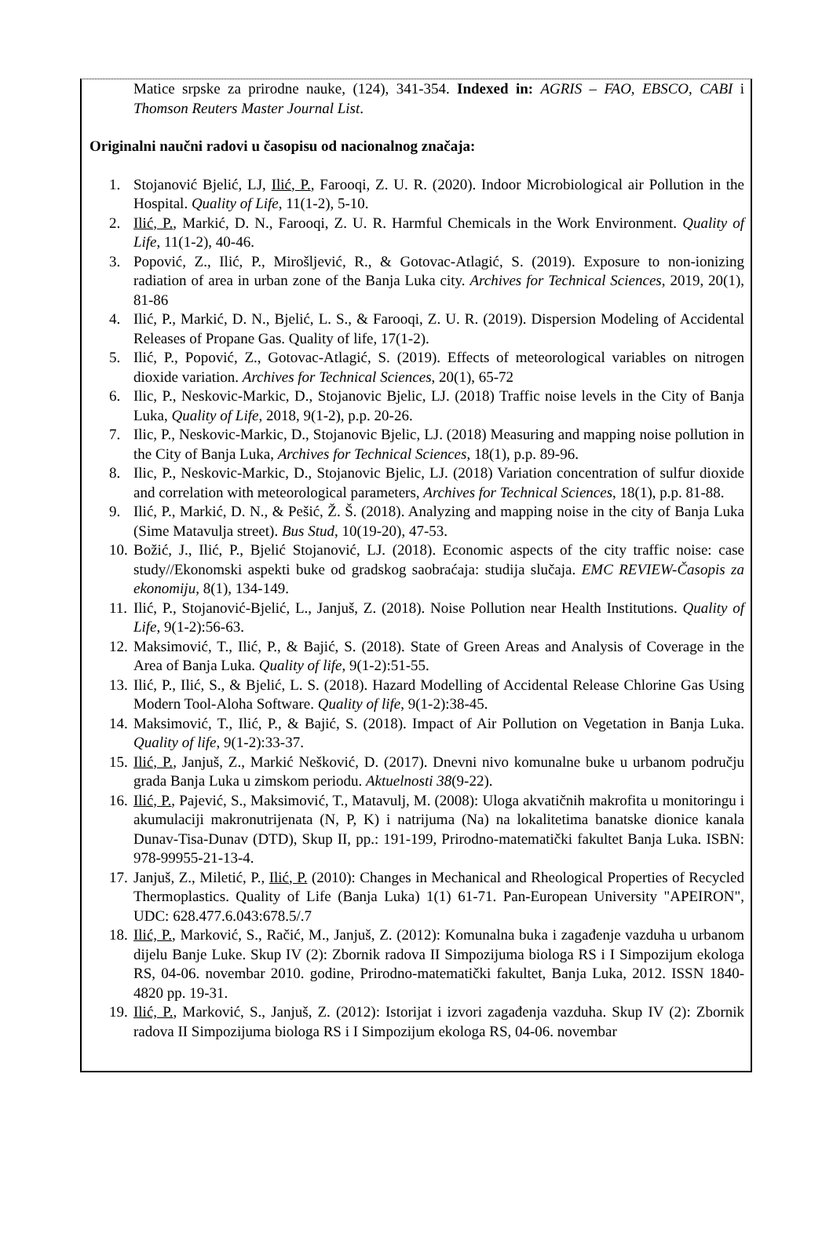Matice srpske za prirodne nauke, (124), 341-354. Indexed in: AGRIS – FAO, EBSCO, CABI i Thomson Reuters Master Journal List.
Originalni naučni radovi u časopisu od nacionalnog značaja:
1. Stojanović Bjelić, LJ, Ilić, P., Farooqi, Z. U. R. (2020). Indoor Microbiological air Pollution in the Hospital. Quality of Life, 11(1-2), 5-10.
2. Ilić, P., Markić, D. N., Farooqi, Z. U. R. Harmful Chemicals in the Work Environment. Quality of Life, 11(1-2), 40-46.
3. Popović, Z., Ilić, P., Mirošljević, R., & Gotovac-Atlagić, S. (2019). Exposure to non-ionizing radiation of area in urban zone of the Banja Luka city. Archives for Technical Sciences, 2019, 20(1), 81-86
4. Ilić, P., Markić, D. N., Bjelić, L. S., & Farooqi, Z. U. R. (2019). Dispersion Modeling of Accidental Releases of Propane Gas. Quality of life, 17(1-2).
5. Ilić, P., Popović, Z., Gotovac-Atlagić, S. (2019). Effects of meteorological variables on nitrogen dioxide variation. Archives for Technical Sciences, 20(1), 65-72
6. Ilic, P., Neskovic-Markic, D., Stojanovic Bjelic, LJ. (2018) Traffic noise levels in the City of Banja Luka, Quality of Life, 2018, 9(1-2), p.p. 20-26.
7. Ilic, P., Neskovic-Markic, D., Stojanovic Bjelic, LJ. (2018) Measuring and mapping noise pollution in the City of Banja Luka, Archives for Technical Sciences, 18(1), p.p. 89-96.
8. Ilic, P., Neskovic-Markic, D., Stojanovic Bjelic, LJ. (2018) Variation concentration of sulfur dioxide and correlation with meteorological parameters, Archives for Technical Sciences, 18(1), p.p. 81-88.
9. Ilić, P., Markić, D. N., & Pešić, Ž. Š. (2018). Analyzing and mapping noise in the city of Banja Luka (Sime Matavulja street). Bus Stud, 10(19-20), 47-53.
10. Božić, J., Ilić, P., Bjelić Stojanović, LJ. (2018). Economic aspects of the city traffic noise: case study//Ekonomski aspekti buke od gradskog saobraćaja: studija slučaja. EMC REVIEW-Časopis za ekonomiju, 8(1), 134-149.
11. Ilić, P., Stojanović-Bjelić, L., Janjuš, Z. (2018). Noise Pollution near Health Institutions. Quality of Life, 9(1-2):56-63.
12. Maksimović, T., Ilić, P., & Bajić, S. (2018). State of Green Areas and Analysis of Coverage in the Area of Banja Luka. Quality of life, 9(1-2):51-55.
13. Ilić, P., Ilić, S., & Bjelić, L. S. (2018). Hazard Modelling of Accidental Release Chlorine Gas Using Modern Tool-Aloha Software. Quality of life, 9(1-2):38-45.
14. Maksimović, T., Ilić, P., & Bajić, S. (2018). Impact of Air Pollution on Vegetation in Banja Luka. Quality of life, 9(1-2):33-37.
15. Ilić, P., Janjuš, Z., Markić Nešković, D. (2017). Dnevni nivo komunalne buke u urbanom području grada Banja Luka u zimskom periodu. Aktuelnosti 38(9-22).
16. Ilić, P., Pajević, S., Maksimović, T., Matavulj, M. (2008): Uloga akvatičnih makrofita u monitoringu i akumulaciji makronutrijenata (N, P, K) i natrijuma (Na) na lokalitetima banatske dionice kanala Dunav-Tisa-Dunav (DTD), Skup II, pp.: 191-199, Prirodno-matematički fakultet Banja Luka. ISBN: 978-99955-21-13-4.
17. Janjuš, Z., Miletić, P., Ilić, P. (2010): Changes in Mechanical and Rheological Properties of Recycled Thermoplastics. Quality of Life (Banja Luka) 1(1) 61-71. Pan-European University "APEIRON", UDC: 628.477.6.043:678.5/.7
18. Ilić, P., Marković, S., Račić, M., Janjuš, Z. (2012): Komunalna buka i zagađenje vazduha u urbanom dijelu Banje Luke. Skup IV (2): Zbornik radova II Simpozijuma biologa RS i I Simpozijum ekologa RS, 04-06. novembar 2010. godine, Prirodno-matematički fakultet, Banja Luka, 2012. ISSN 1840-4820 pp. 19-31.
19. Ilić, P., Marković, S., Janjuš, Z. (2012): Istorijat i izvori zagađenja vazduha. Skup IV (2): Zbornik radova II Simpozijuma biologa RS i I Simpozijum ekologa RS, 04-06. novembar